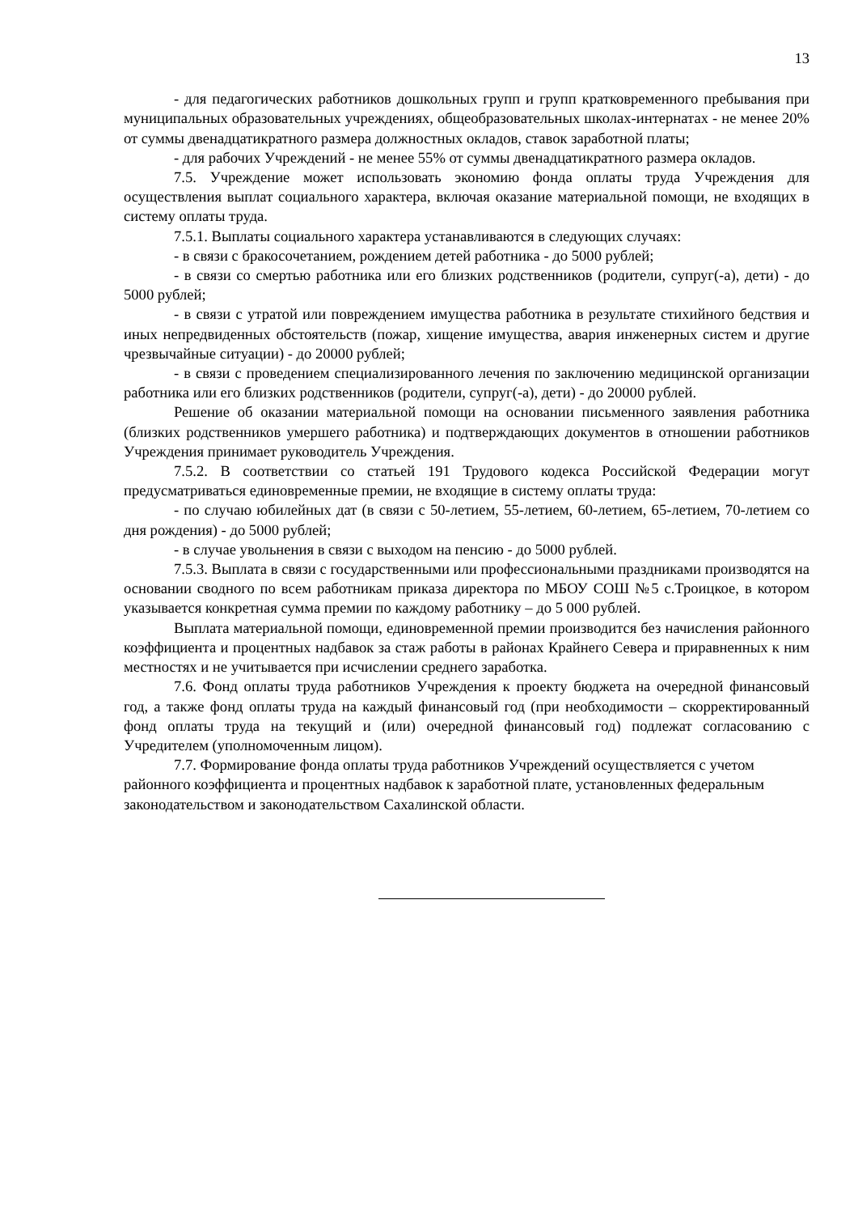13
- для педагогических работников дошкольных групп и групп кратковременного пребывания при муниципальных образовательных учреждениях, общеобразовательных школах-интернатах - не менее 20% от суммы двенадцатикратного размера должностных окладов, ставок заработной платы;
- для рабочих Учреждений - не менее 55% от суммы двенадцатикратного размера окладов.
7.5. Учреждение может использовать экономию фонда оплаты труда Учреждения для осуществления выплат социального характера, включая оказание материальной помощи, не входящих в систему оплаты труда.
7.5.1. Выплаты социального характера устанавливаются в следующих случаях:
- в связи с бракосочетанием, рождением детей работника - до 5000 рублей;
- в связи со смертью работника или его близких родственников (родители, супруг(-а), дети) - до 5000 рублей;
- в связи с утратой или повреждением имущества работника в результате стихийного бедствия и иных непредвиденных обстоятельств (пожар, хищение имущества, авария инженерных систем и другие чрезвычайные ситуации) - до 20000 рублей;
- в связи с проведением специализированного лечения по заключению медицинской организации работника или его близких родственников (родители, супруг(-а), дети) - до 20000 рублей.
Решение об оказании материальной помощи на основании письменного заявления работника (близких родственников умершего работника) и подтверждающих документов в отношении работников Учреждения принимает руководитель Учреждения.
7.5.2. В соответствии со статьей 191 Трудового кодекса Российской Федерации могут предусматриваться единовременные премии, не входящие в систему оплаты труда:
- по случаю юбилейных дат (в связи с 50-летием, 55-летием, 60-летием, 65-летием, 70-летием со дня рождения) - до 5000 рублей;
- в случае увольнения в связи с выходом на пенсию - до 5000 рублей.
7.5.3. Выплата в связи с государственными или профессиональными праздниками производятся на основании сводного по всем работникам приказа директора по МБОУ СОШ №5 с.Троицкое, в котором указывается конкретная сумма премии по каждому работнику – до 5 000 рублей.
Выплата материальной помощи, единовременной премии производится без начисления районного коэффициента и процентных надбавок за стаж работы в районах Крайнего Севера и приравненных к ним местностях и не учитывается при исчислении среднего заработка.
7.6. Фонд оплаты труда работников Учреждения к проекту бюджета на очередной финансовый год, а также фонд оплаты труда на каждый финансовый год (при необходимости – скорректированный фонд оплаты труда на текущий и (или) очередной финансовый год) подлежат согласованию с Учредителем (уполномоченным лицом).
7.7. Формирование фонда оплаты труда работников Учреждений осуществляется с учетом районного коэффициента и процентных надбавок к заработной плате, установленных федеральным законодательством и законодательством Сахалинской области.